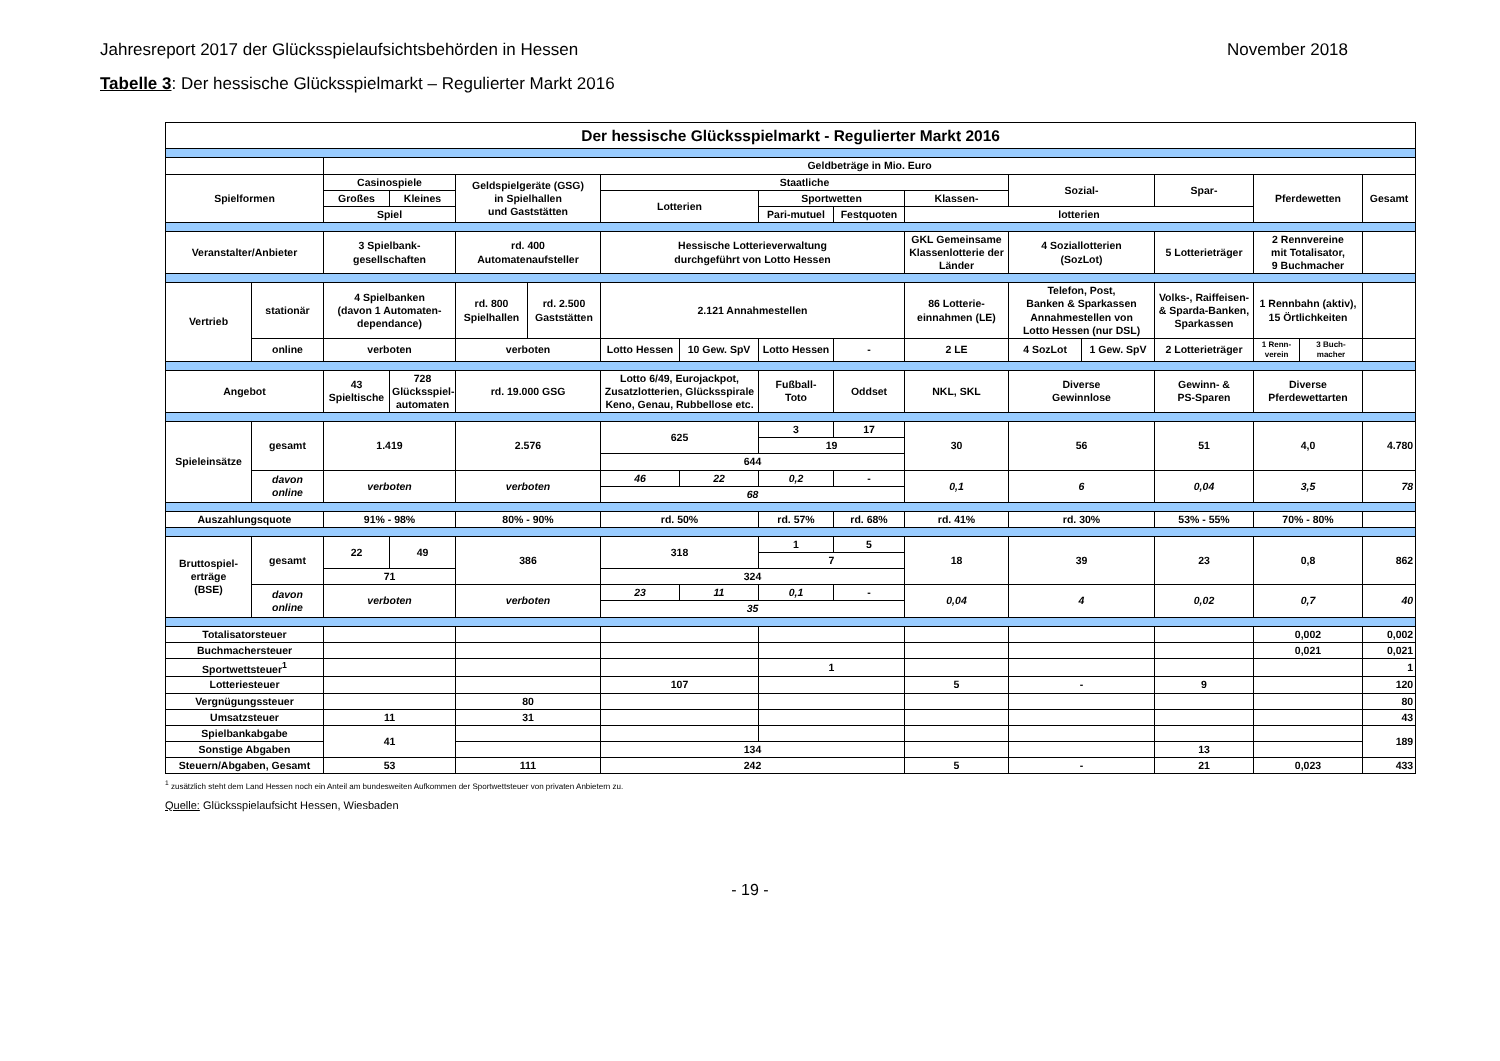Jahresreport 2017 der Glücksspielaufsichtsbehörden in Hessen November 2018
Tabelle 3: Der hessische Glücksspielmarkt – Regulierter Markt 2016
| Der hessische Glücksspielmarkt - Regulierter Markt 2016 | | | | | | | | | | | | | | | | |
| | | Geldbeträge in Mio. Euro | | | | | | | | | | | | | | |
| Spielformen | | Casinospiele | | Geldspielgeräte (GSG) in Spielhallen und Gaststätten | | Staatliche | | | | | Sozial- | | Spar- | Pferdewetten | | Gesamt |
| | | Großes | Kleines | | | Lotterien | | Sportwetten | | Klassen- | | | | | | |
| | | Spiel | | | | | | Pari-mutuel | Festquoten | lotterien | | | | | | |
| Veranstalter/Anbieter | | 3 Spielbank- gesellschaften | | rd. 400 Automatenaufsteller | | Hessische Lotterieverwaltung durchgeführt von Lotto Hessen | | | | GKL Gemeinsame Klassenlotterie der Länder | 4 Soziallotterien (SozLot) | | 5 Lotterieträger | 2 Rennvereine mit Totalisator, 9 Buchmacher | | |
| Vertrieb | stationär | 4 Spielbanken (davon 1 Automaten- dependance) | | rd. 800 Spielhallen | rd. 2.500 Gaststätten | 2.121 Annahmestellen | | | | 86 Lotterie- einnahmen (LE) | Telefon, Post, Banken & Sparkassen Annahmestellen von Lotto Hessen (nur DSL) | | Volks-, Raiffeisen- & Sparda-Banken, Sparkassen | 1 Rennbahn (aktiv), 15 Örtlichkeiten | | |
| | online | verboten | | verboten | | Lotto Hessen | 10 Gew. SpV | Lotto Hessen | - | 2 LE | 4 SozLot | 1 Gew. SpV | 2 Lotterieträger | 1 Renn- verein | 3 Buch- macher | |
| Angebot | | 43 Spieltische | 728 Glücksspiel- automaten | rd. 19.000 GSG | | Lotto 6/49, Eurojackpot, Zusatzlotterien, Glücksspirale Keno, Genau, Rubbellose etc. | | Fußball- Toto | Oddset | NKL, SKL | Diverse Gewinnlose | | Gewinn- & PS-Sparen | Diverse Pferdewettarten | | |
| Spieleinsätze | gesamt | 1.419 | | 2.576 | | 625 | | 3 | 17 | 30 | 56 | | 51 | 4,0 | | 4.780 |
| | | | | | | | | 19 | | | | | | | | |
| | | | | | | 644 | | | | | | | | | | |
| | davon online | verboten | | verboten | | 46 | 22 | 0,2 | - | 0,1 | 6 | | 0,04 | 3,5 | | 78 |
| | | | | | | 68 | | | | | | | | | | |
| Auszahlungsquote | | 91% - 98% | | 80% - 90% | | rd. 50% | | rd. 57% | rd. 68% | rd. 41% | rd. 30% | | 53% - 55% | 70% - 80% | | |
| Bruttospiel- erträge (BSE) | gesamt | 22 | 49 | 386 | | 318 | | 1 | 5 | 18 | 39 | | 23 | 0,8 | | 862 |
| | | | | | | | | 7 | | | | | | | | |
| | | 71 | | | | 324 | | | | | | | | | | |
| | davon online | verboten | | verboten | | 23 | 11 | 0,1 | - | 0,04 | 4 | | 0,02 | 0,7 | | 40 |
| | | | | | | 35 | | | | | | | | | | |
| Totalisatorsteuer | | | | | | | | | | | | | | 0,002 | | 0,002 |
| Buchmachersteuer | | | | | | | | | | | | | | 0,021 | | 0,021 |
| Sportwettsteuer<sup>1</sup> | | | | | | | | 1 | | | | | | | | 1 |
| Lotteriesteuer | | | | | | 107 | | | | 5 | - | | 9 | | | 120 |
| Vergnügungssteuer | | | | 80 | | | | | | | | | | | | 80 |
| Umsatzsteuer | | 11 | | 31 | | | | | | | | | | | | 43 |
| Spielbankabgabe | | 41 | | | | | | | | | | | | | | 189 |
| Sonstige Abgaben | | | | | | 134 | | | | | | | 13 | | | |
| Steuern/Abgaben, Gesamt | | 53 | | 111 | | 242 | | | | 5 | - | | 21 | 0,023 | | 433 |
<sup>1</sup> zusätzlich steht dem Land Hessen noch ein Anteil am bundesweiten Aufkommen der Sportwettsteuer von privaten Anbietern zu.
Quelle: Glücksspielaufsicht Hessen, Wiesbaden
- 19 -